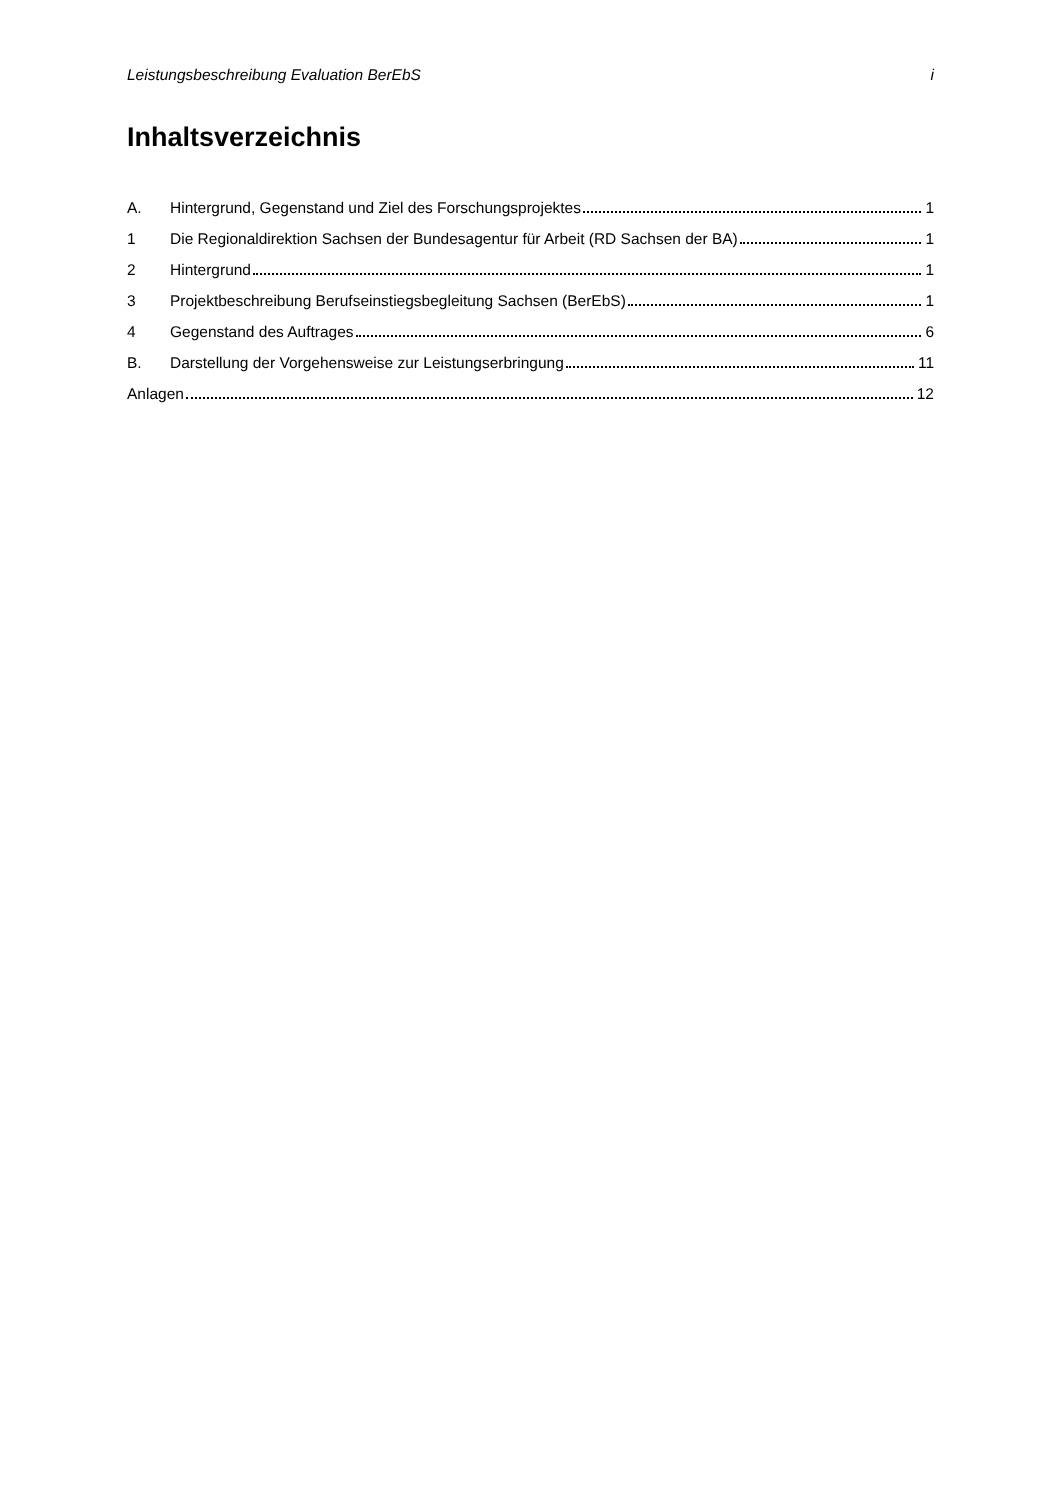Leistungsbeschreibung Evaluation BerEbS i
Inhaltsverzeichnis
A. Hintergrund, Gegenstand und Ziel des Forschungsprojektes 1
1 Die Regionaldirektion Sachsen der Bundesagentur für Arbeit (RD Sachsen der BA) 1
2 Hintergrund 1
3 Projektbeschreibung Berufseinstiegsbegleitung Sachsen (BerEbS) 1
4 Gegenstand des Auftrages 6
B. Darstellung der Vorgehensweise zur Leistungserbringung 11
Anlagen 12